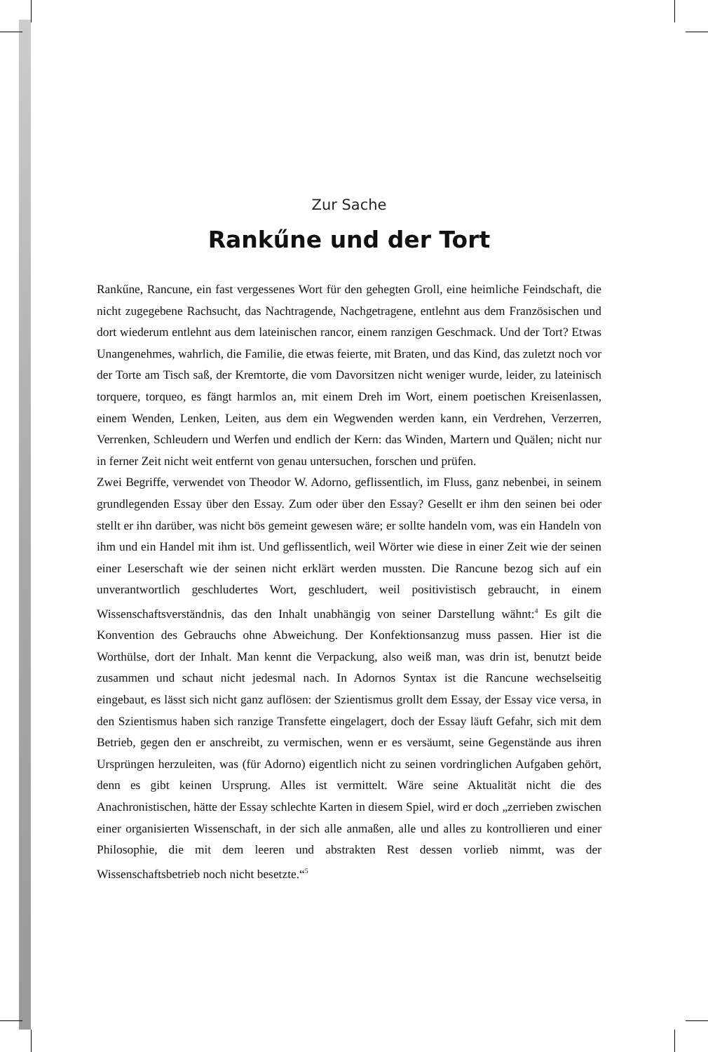Zur Sache
Rankűne und der Tort
Rankűne, Rancune, ein fast vergessenes Wort für den gehegten Groll, eine heimliche Feindschaft, die nicht zugegebene Rachsucht, das Nachtragende, Nachgetragene, entlehnt aus dem Französischen und dort wiederum entlehnt aus dem lateinischen rancor, einem ranzigen Geschmack. Und der Tort? Etwas Unangenehmes, wahrlich, die Familie, die etwas feierte, mit Braten, und das Kind, das zuletzt noch vor der Torte am Tisch saß, der Kremtorte, die vom Davorsitzen nicht weniger wurde, leider, zu lateinisch torquere, torqueo, es fängt harmlos an, mit einem Dreh im Wort, einem poetischen Kreisenlassen, einem Wenden, Lenken, Leiten, aus dem ein Wegwenden werden kann, ein Verdrehen, Verzerren, Verrenken, Schleudern und Werfen und endlich der Kern: das Winden, Martern und Quälen; nicht nur in ferner Zeit nicht weit entfernt von genau untersuchen, forschen und prüfen.
Zwei Begriffe, verwendet von Theodor W. Adorno, geflissentlich, im Fluss, ganz nebenbei, in seinem grundlegenden Essay über den Essay. Zum oder über den Essay? Gesellt er ihm den seinen bei oder stellt er ihn darüber, was nicht bös gemeint gewesen wäre; er sollte handeln vom, was ein Handeln von ihm und ein Handel mit ihm ist. Und geflissentlich, weil Wörter wie diese in einer Zeit wie der seinen einer Leserschaft wie der seinen nicht erklärt werden mussten. Die Rancune bezog sich auf ein unverantwortlich geschludertes Wort, geschludert, weil positivistisch gebraucht, in einem Wissenschaftsverständnis, das den Inhalt unabhängig von seiner Darstellung wähnt:<sup>4</sup> Es gilt die Konvention des Gebrauchs ohne Abweichung. Der Konfektionsanzug muss passen. Hier ist die Worthülse, dort der Inhalt. Man kennt die Verpackung, also weiß man, was drin ist, benutzt beide zusammen und schaut nicht jedesmal nach. In Adornos Syntax ist die Rancune wechselseitig eingebaut, es lässt sich nicht ganz auflösen: der Szientismus grollt dem Essay, der Essay vice versa, in den Szientismus haben sich ranzige Transfette eingelagert, doch der Essay läuft Gefahr, sich mit dem Betrieb, gegen den er anschreibt, zu vermischen, wenn er es versäumt, seine Gegenstände aus ihren Ursprüngen herzuleiten, was (für Adorno) eigentlich nicht zu seinen vordringlichen Aufgaben gehört, denn es gibt keinen Ursprung. Alles ist vermittelt. Wäre seine Aktualität nicht die des Anachronistischen, hätte der Essay schlechte Karten in diesem Spiel, wird er doch „zerrieben zwischen einer organisierten Wissenschaft, in der sich alle anmaßen, alle und alles zu kontrollieren und einer Philosophie, die mit dem leeren und abstrakten Rest dessen vorlieb nimmt, was der Wissenschaftsbetrieb noch nicht besetzte.“<sup>5</sup>